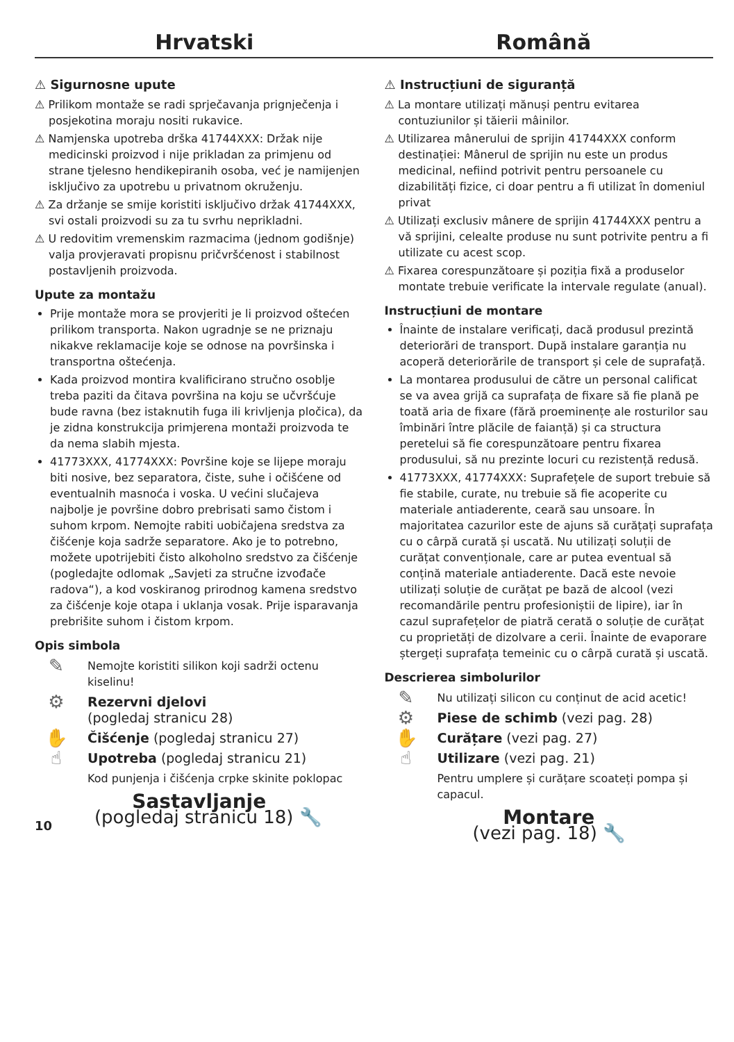Hrvatski
Română
⚠ Sigurnosne upute
⚠ Prilikom montaže se radi sprječavanja prignječenja i posjekotina moraju nositi rukavice.
⚠ Namjenska upotreba drška 41744XXX: Držak nije medicinski proizvod i nije prikladan za primjenu od strane tjelesno hendikepiranih osoba, već je namijenjen isključivo za upotrebu u privatnom okruženju.
⚠ Za držanje se smije koristiti isključivo držak 41744XXX, svi ostali proizvodi su za tu svrhu neprikladni.
⚠ U redovitim vremenskim razmacima (jednom godišnje) valja provjeravati propisnu pričvršćenost i stabilnost postavljenih proizvoda.
Upute za montažu
Prije montaže mora se provjeriti je li proizvod oštećen prilikom transporta. Nakon ugradnje se ne priznaju nikakve reklamacije koje se odnose na površinska i transportna oštećenja.
Kada proizvod montira kvalificirano stručno osoblje treba paziti da čitava površina na koju se učvršćuje bude ravna (bez istaknutih fuga ili krivljenja pločica), da je zidna konstrukcija primjerena montaži proizvoda te da nema slabih mjesta.
41773XXX, 41774XXX: Površine koje se lijepe moraju biti nosive, bez separatora, čiste, suhe i očišćene od eventualnih masnoća i voska. U većini slučajeva najbolje je površine dobro prebrisati samo čistom i suhom krpom. Nemojte rabiti uobičajena sredstva za čišćenje koja sadrže separatore. Ako je to potrebno, možete upotrijebiti čisto alkoholno sredstvo za čišćenje (pogledajte odlomak „Savjeti za stručne izvođače radova“), a kod voskiranog prirodnog kamena sredstvo za čišćenje koje otapa i uklanja vosak. Prije isparavanja prebrišite suhom i čistom krpom.
Opis simbola
✎
Nemojte koristiti silikon koji sadrži octenu kiselinu!
⚙
Rezervni djelovi
(pogledaj stranicu 28)
✋
Čišćenje (pogledaj stranicu 27)
☝
Upotreba (pogledaj stranicu 21)
Kod punjenja i čišćenja crpke skinite poklopac
Sastavljanje
10 (pogledaj stranicu 18) 🔧
⚠ Instrucțiuni de siguranță
⚠ La montare utilizați mănuși pentru evitarea contuziunilor și tăierii mâinilor.
⚠ Utilizarea mânerului de sprijin 41744XXX conform destinației: Mânerul de sprijin nu este un produs medicinal, nefiind potrivit pentru persoanele cu dizabilități fizice, ci doar pentru a fi utilizat în domeniul privat
⚠ Utilizați exclusiv mânere de sprijin 41744XXX pentru a vă sprijini, celealte produse nu sunt potrivite pentru a fi utilizate cu acest scop.
⚠ Fixarea corespunzătoare și poziția fixă a produselor montate trebuie verificate la intervale regulate (anual).
Instrucțiuni de montare
Înainte de instalare verificați, dacă produsul prezintă deteriorări de transport. După instalare garanția nu acoperă deteriorările de transport și cele de suprafață.
La montarea produsului de către un personal calificat se va avea grijă ca suprafața de fixare să fie plană pe toată aria de fixare (fără proeminențe ale rosturilor sau îmbinări între plăcile de faianță) și ca structura peretelui să fie corespunzătoare pentru fixarea produsului, să nu prezinte locuri cu rezistență redusă.
41773XXX, 41774XXX: Suprafețele de suport trebuie să fie stabile, curate, nu trebuie să fie acoperite cu materiale antiaderente, ceară sau unsoare. În majoritatea cazurilor este de ajuns să curățați suprafața cu o cârpă curată și uscată. Nu utilizați soluții de curățat convenționale, care ar putea eventual să conțină materiale antiaderente. Dacă este nevoie utilizați soluție de curățat pe bază de alcool (vezi recomandările pentru profesioniștii de lipire), iar în cazul suprafețelor de piatră cerată o soluție de curățat cu proprietăți de dizolvare a cerii. Înainte de evaporare ștergeți suprafața temeinic cu o cârpă curată și uscată.
Descrierea simbolurilor
✎
Nu utilizați silicon cu conținut de acid acetic!
⚙
Piese de schimb (vezi pag. 28)
✋
Curățare (vezi pag. 27)
☝
Utilizare (vezi pag. 21)
Pentru umplere și curățare scoateți pompa și capacul.
Montare
(vezi pag. 18) 🔧